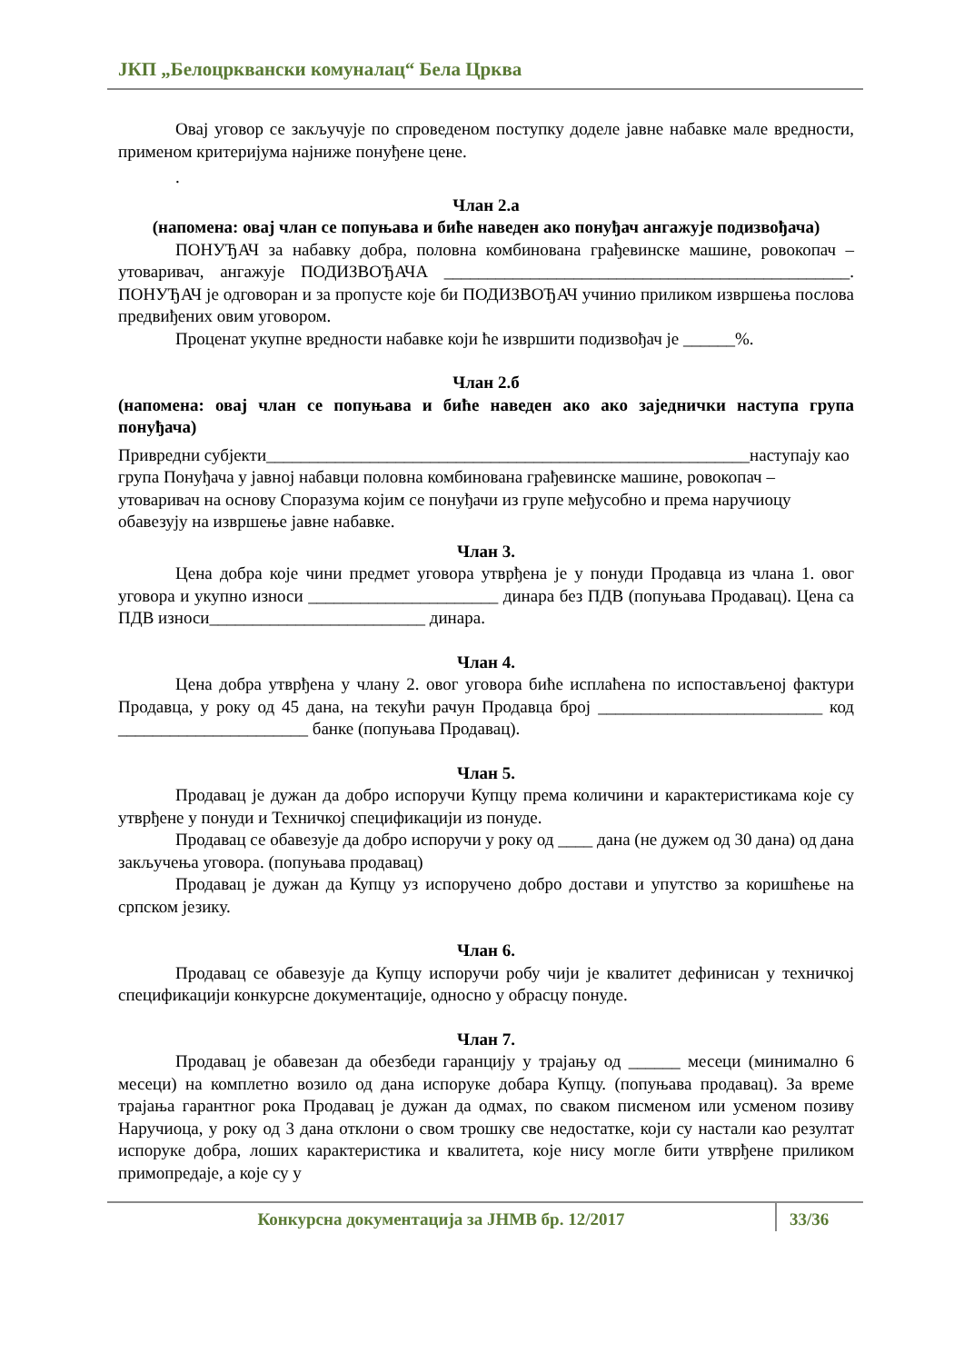ЈКП „Белоцрквански комуналац“ Бела Црква
Овај уговор се закључује по спроведеном поступку доделе јавне набавке мале вредности, применом критеријума најниже понуђене цене.
.
Члан 2.а
(напомена: овај члан се попуњава и биће наведен ако понуђач ангажује подизвођача)
ПОНУЂАЧ за набавку добра, половна комбинована грађевинске машине, ровокопач – утоваривач, ангажује ПОДИЗВОЂАЧА _______________________________________________. ПОНУЂАЧ је одговоран и за пропусте које би ПОДИЗВОЂАЧ учинио приликом извршења послова предвиђених овим уговором.
Проценат укупне вредности набавке који ће извршити подизвођач је ______%.
Члан 2.б
(напомена: овај члан се попуњава и биће наведен ако ако заједнички наступа група понуђача)
Привредни субјекти________________________________________________________наступају као група Понуђача у јавној набавци половна комбинована грађевинске машине, ровокопач – утоваривач на основу Споразума којим се понуђачи из групе међусобно и према наручиоцу обавезују на извршење јавне набавке.
Члан 3.
Цена добра које чини предмет уговора утврђена је у понуди Продавца из члана 1. овог уговора и укупно износи ______________________ динара без ПДВ (попуњава Продавац). Цена са ПДВ износи_________________________ динара.
Члан 4.
Цена добра утврђена у члану 2. овог уговора биће исплаћена по испостављеној фактури Продавца, у року од 45 дана, на текући рачун Продавца број __________________________ код ______________________ банке (попуњава Продавац).
Члан 5.
Продавац је дужан да добро испоручи Купцу према количини и карактеристикама које су утврђене у понуди и Техничкој спецификацији из понуде.
Продавац се обавезује да добро испоручи у року од ____ дана (не дужем од 30 дана) од дана закључења уговора. (попуњава продавац)
Продавац је дужан да Купцу уз испоручено добро достави и упутство за коришћење на српском језику.
Члан 6.
Продавац се обавезује да Купцу испоручи робу чији је квалитет дефинисан у техничкој спецификацији конкурсне документације, односно у обрасцу понуде.
Члан 7.
Продавац је обавезан да обезбеди гаранцију у трајању од ______ месеци (минимално 6 месеци) на комплетно возило од дана испоруке добара Купцу. (попуњава продавац). За време трајања гарантног рока Продавац је дужан да одмах, по сваком писменом или усменом позиву Наручиоца, у року од 3 дана отклони о свом трошку све недостатке, који су настали као резултат испоруке добра, лоших карактеристика и квалитета, које нису могле бити утврђене приликом примопредаје, а које су у
Конкурсна документација за ЈНМВ бр. 12/2017 33/36